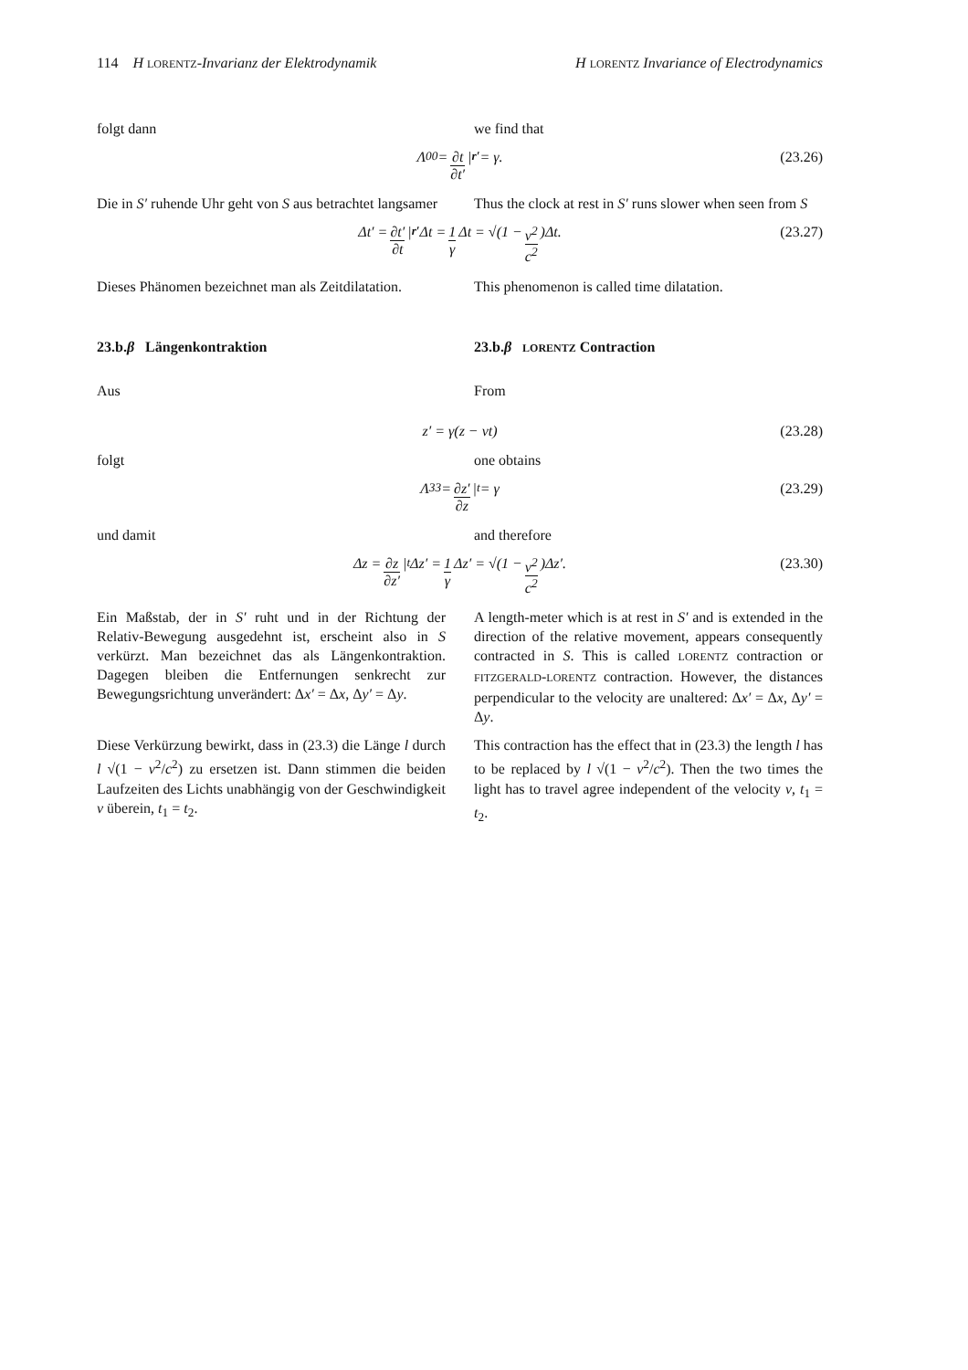114 H LORENTZ-Invarianz der Elektrodynamik H LORENTZ Invariance of Electrodynamics
folgt dann we find that
Λ<sub>0</sub><sup>0</sup> = ∂t ∂t′ |<sub>r′</sub> = γ. (23.26)
Die in S′ ruhende Uhr geht von S aus betrachtet langsamer
Thus the clock at rest in S′ runs slower when seen from S
Δt′ = ∂t′ ∂t |<sub>r′</sub> Δt = 1 γ Δt = √(1 − v<sup>2</sup> c<sup>2</sup>)Δt. (23.27)
Dieses Phänomen bezeichnet man als Zeitdilatation.
This phenomenon is called time dilatation.
23.b.β Längenkontraktion 23.b.β LORENTZ Contraction
Aus From
z′ = γ(z − vt) (23.28)
folgt one obtains
Λ<sup>3</sup><sub>3</sub> = ∂z′ ∂z |<sub>t</sub> = γ (23.29)
und damit and therefore
Δz = ∂z ∂z′ |<sub>t</sub> Δz′ = 1 γ Δz′ = √(1 − v<sup>2</sup> c<sup>2</sup>)Δz′. (23.30)
Ein Maßstab, der in S′ ruht und in der Richtung der Relativ-Bewegung ausgedehnt ist, erscheint also in S verkürzt. Man bezeichnet das als Längenkontraktion. Dagegen bleiben die Entfernungen senkrecht zur Bewegungsrichtung unverändert: Δx′ = Δx, Δy′ = Δy.
A length-meter which is at rest in S′ and is extended in the direction of the relative movement, appears consequently contracted in S. This is called LORENTZ contraction or FITZGERALD-LORENTZ contraction. However, the distances perpendicular to the velocity are unaltered: Δx′ = Δx, Δy′ = Δy.
Diese Verkürzung bewirkt, dass in (23.3) die Länge l durch l √(1 − v<sup>2</sup>/c<sup>2</sup>) zu ersetzen ist. Dann stimmen die beiden Laufzeiten des Lichts unabhängig von der Geschwindigkeit v überein, t<sub>1</sub> = t<sub>2</sub>.
This contraction has the effect that in (23.3) the length l has to be replaced by l √(1 − v<sup>2</sup>/c<sup>2</sup>). Then the two times the light has to travel agree independent of the velocity v, t<sub>1</sub> = t<sub>2</sub>.